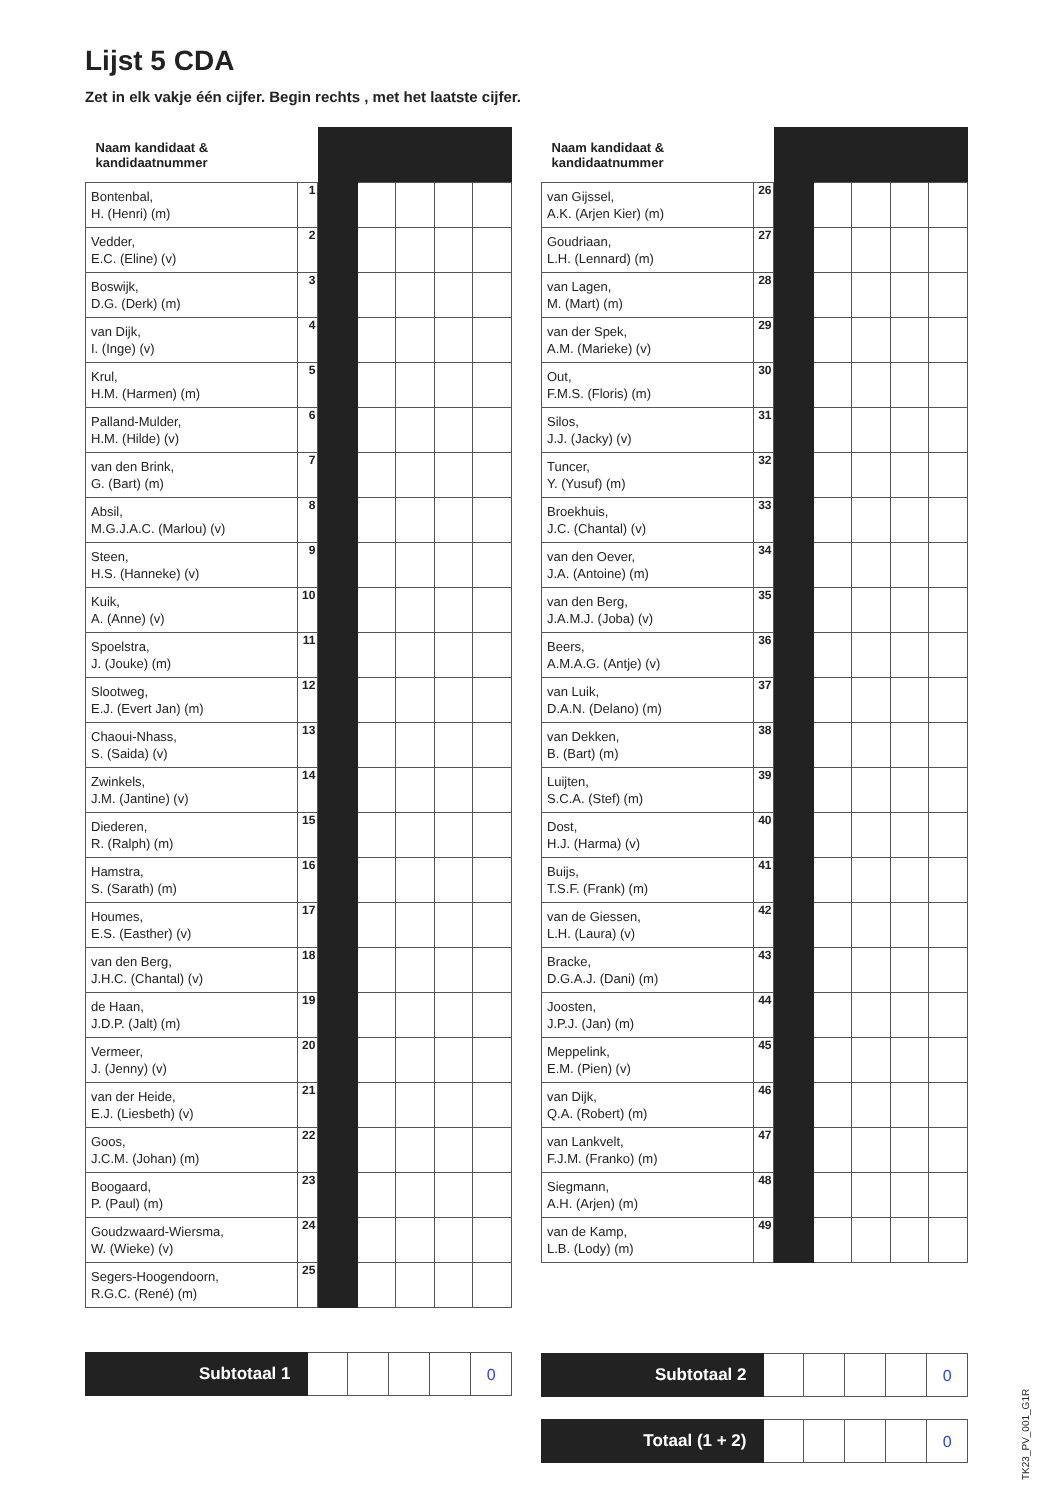Lijst 5 CDA
Zet in elk vakje één cijfer. Begin rechts , met het laatste cijfer.
| Naam kandidaat & kandidaatnummer | | | | | | |
| Bontenbal, H. (Henri) (m) | 1 | | | | | |
| Vedder, E.C. (Eline) (v) | 2 | | | | | |
| Boswijk, D.G. (Derk) (m) | 3 | | | | | |
| van Dijk, I. (Inge) (v) | 4 | | | | | |
| Krul, H.M. (Harmen) (m) | 5 | | | | | |
| Palland-Mulder, H.M. (Hilde) (v) | 6 | | | | | |
| van den Brink, G. (Bart) (m) | 7 | | | | | |
| Absil, M.G.J.A.C. (Marlou) (v) | 8 | | | | | |
| Steen, H.S. (Hanneke) (v) | 9 | | | | | |
| Kuik, A. (Anne) (v) | 10 | | | | | |
| Spoelstra, J. (Jouke) (m) | 11 | | | | | |
| Slootweg, E.J. (Evert Jan) (m) | 12 | | | | | |
| Chaoui-Nhass, S. (Saida) (v) | 13 | | | | | |
| Zwinkels, J.M. (Jantine) (v) | 14 | | | | | |
| Diederen, R. (Ralph) (m) | 15 | | | | | |
| Hamstra, S. (Sarath) (m) | 16 | | | | | |
| Houmes, E.S. (Easther) (v) | 17 | | | | | |
| van den Berg, J.H.C. (Chantal) (v) | 18 | | | | | |
| de Haan, J.D.P. (Jalt) (m) | 19 | | | | | |
| Vermeer, J. (Jenny) (v) | 20 | | | | | |
| van der Heide, E.J. (Liesbeth) (v) | 21 | | | | | |
| Goos, J.C.M. (Johan) (m) | 22 | | | | | |
| Boogaard, P. (Paul) (m) | 23 | | | | | |
| Goudzwaard-Wiersma, W. (Wieke) (v) | 24 | | | | | |
| Segers-Hoogendoorn, R.G.C. (René) (m) | 25 | | | | | |
| Naam kandidaat & kandidaatnummer | | | | | | |
| van Gijssel, A.K. (Arjen Kier) (m) | 26 | | | | | |
| Goudriaan, L.H. (Lennard) (m) | 27 | | | | | |
| van Lagen, M. (Mart) (m) | 28 | | | | | |
| van der Spek, A.M. (Marieke) (v) | 29 | | | | | |
| Out, F.M.S. (Floris) (m) | 30 | | | | | |
| Silos, J.J. (Jacky) (v) | 31 | | | | | |
| Tuncer, Y. (Yusuf) (m) | 32 | | | | | |
| Broekhuis, J.C. (Chantal) (v) | 33 | | | | | |
| van den Oever, J.A. (Antoine) (m) | 34 | | | | | |
| van den Berg, J.A.M.J. (Joba) (v) | 35 | | | | | |
| Beers, A.M.A.G. (Antje) (v) | 36 | | | | | |
| van Luik, D.A.N. (Delano) (m) | 37 | | | | | |
| van Dekken, B. (Bart) (m) | 38 | | | | | |
| Luijten, S.C.A. (Stef) (m) | 39 | | | | | |
| Dost, H.J. (Harma) (v) | 40 | | | | | |
| Buijs, T.S.F. (Frank) (m) | 41 | | | | | |
| van de Giessen, L.H. (Laura) (v) | 42 | | | | | |
| Bracke, D.G.A.J. (Dani) (m) | 43 | | | | | |
| Joosten, J.P.J. (Jan) (m) | 44 | | | | | |
| Meppelink, E.M. (Pien) (v) | 45 | | | | | |
| van Dijk, Q.A. (Robert) (m) | 46 | | | | | |
| van Lankvelt, F.J.M. (Franko) (m) | 47 | | | | | |
| Siegmann, A.H. (Arjen) (m) | 48 | | | | | |
| van de Kamp, L.B. (Lody) (m) | 49 | | | | | |
Subtotaal 1
0
Subtotaal 2
0
Totaal (1 + 2)
0
TK23_PV_001_G1R